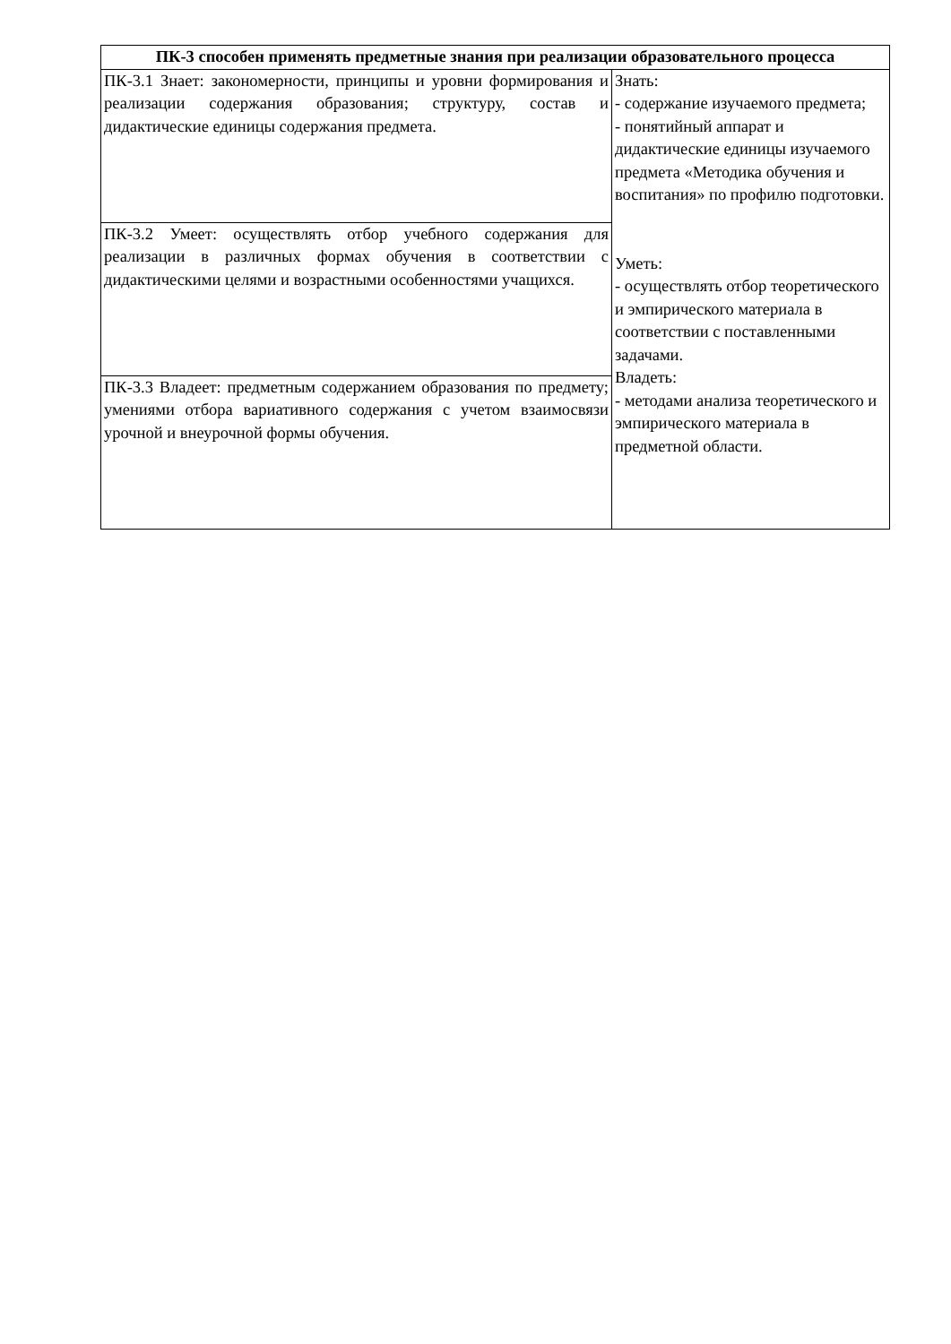| ПК-3 способен применять предметные знания при реализации образовательного процесса | |
| --- | --- |
| ПК-3.1 Знает: закономерности, принципы и уровни формирования и реализации содержания образования; структуру, состав и дидактические единицы содержания предмета. | Знать: - содержание изучаемого предмета; - понятийный аппарат и дидактические единицы изучаемого предмета «Методика обучения и воспитания» по профилю подготовки. Уметь: - осуществлять отбор теоретического и эмпирического материала в соответствии с поставленными задачами. Владеть: - методами анализа теоретического и эмпирического материала в предметной области. |
| ПК-3.2 Умеет: осуществлять отбор учебного содержания для реализации в различных формах обучения в соответствии с дидактическими целями и возрастными особенностями учащихся. | |
| ПК-3.3 Владеет: предметным содержанием образования по предмету; умениями отбора вариативного содержания с учетом взаимосвязи урочной и внеурочной формы обучения. | |